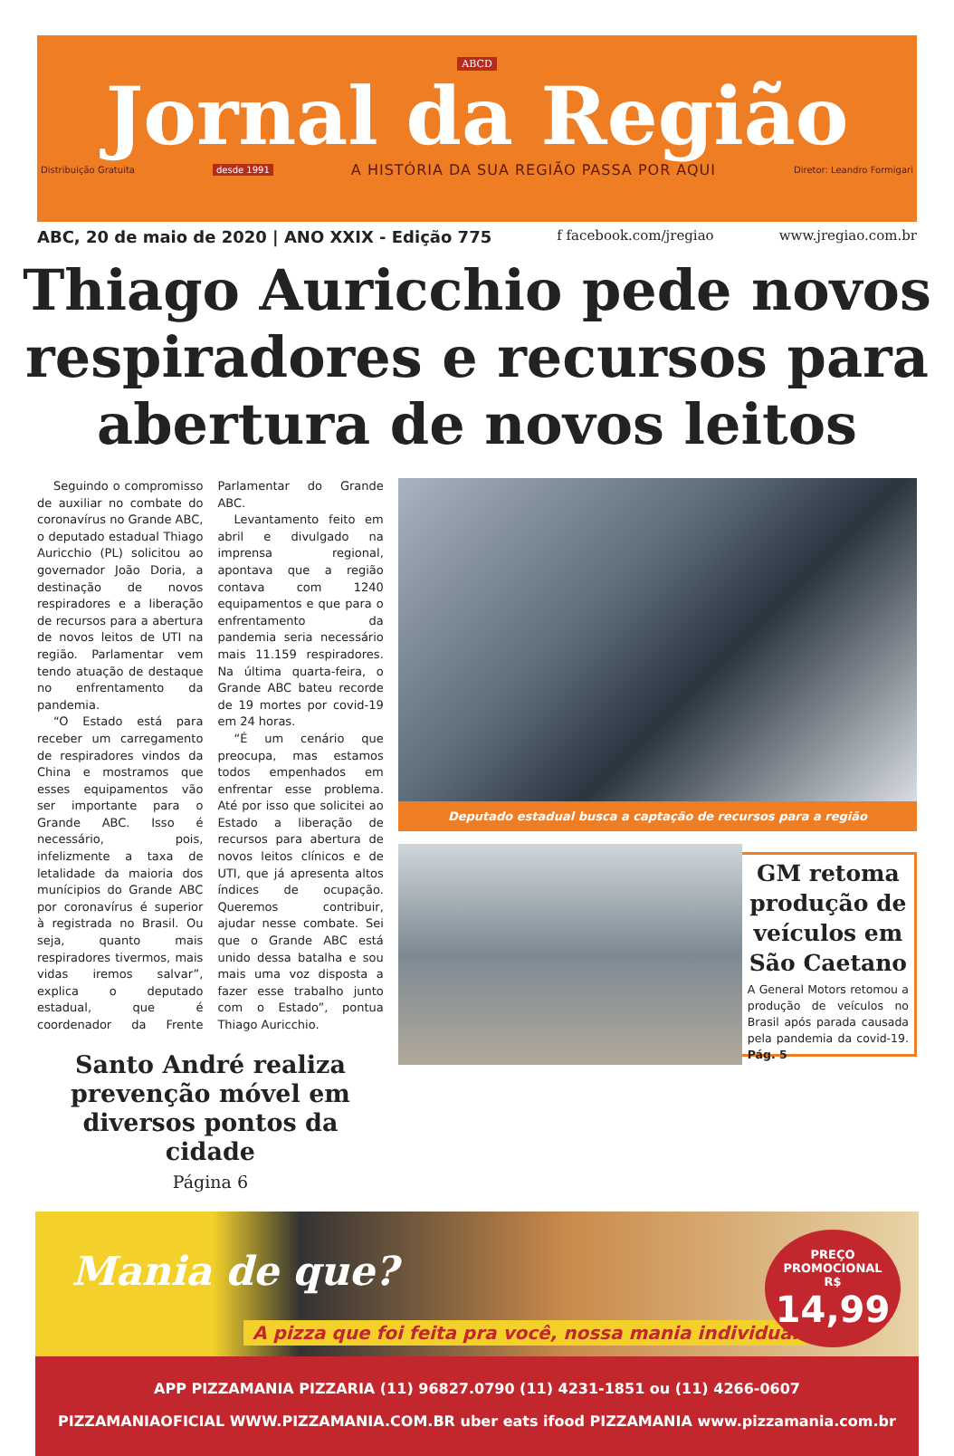ABCD
Jornal da Região
Distribuição Gratuita desde 1991 A HISTÓRIA DA SUA REGIÃO PASSA POR AQUI Diretor: Leandro Formigari
ABC, 20 de maio de 2020 | ANO XXIX - Edição 775 f facebook.com/jregiao www.jregiao.com.br
Thiago Auricchio pede novos respiradores e recursos para abertura de novos leitos
Seguindo o compromisso de auxiliar no combate do coronavírus no Grande ABC, o deputado estadual Thiago Auricchio (PL) solicitou ao governador João Doria, a destinação de novos respiradores e a liberação de recursos para a abertura de novos leitos de UTI na região. Parlamentar vem tendo atuação de destaque no enfrentamento da pandemia.
“O Estado está para receber um carregamento de respiradores vindos da China e mostramos que esses equipamentos vão ser importante para o Grande ABC. Isso é necessário, pois, infelizmente a taxa de letalidade da maioria dos munícipios do Grande ABC por coronavírus é superior à registrada no Brasil. Ou seja, quanto mais respiradores tivermos, mais vidas iremos salvar”, explica o deputado estadual, que é coordenador da Frente Parlamentar do Grande ABC.
Levantamento feito em abril e divulgado na imprensa regional, apontava que a região contava com 1240 equipamentos e que para o enfrentamento da pandemia seria necessário mais 11.159 respiradores. Na última quarta-feira, o Grande ABC bateu recorde de 19 mortes por covid-19 em 24 horas.
“É um cenário que preocupa, mas estamos todos empenhados em enfrentar esse problema. Até por isso que solicitei ao Estado a liberação de recursos para abertura de novos leitos clínicos e de UTI, que já apresenta altos índices de ocupação. Queremos contribuir, ajudar nesse combate. Sei que o Grande ABC está unido dessa batalha e sou mais uma voz disposta a fazer esse trabalho junto com o Estado”, pontua Thiago Auricchio.
Santo André realiza prevenção móvel em diversos pontos da cidade
Página 6
Deputado estadual busca a captação de recursos para a região
GM retoma produção de veículos em São Caetano
A General Motors retomou a produção de veículos no Brasil após parada causada pela pandemia da covid-19. Pág. 5
Mania de que?
A pizza que foi feita pra você, nossa mania individual
PREÇO PROMOCIONAL
R$ 14,99
APP PIZZAMANIA PIZZARIA (11) 96827.0790 (11) 4231-1851 ou (11) 4266-0607
PIZZAMANIAOFICIAL WWW.PIZZAMANIA.COM.BR uber eats ifood PIZZAMANIA www.pizzamania.com.br